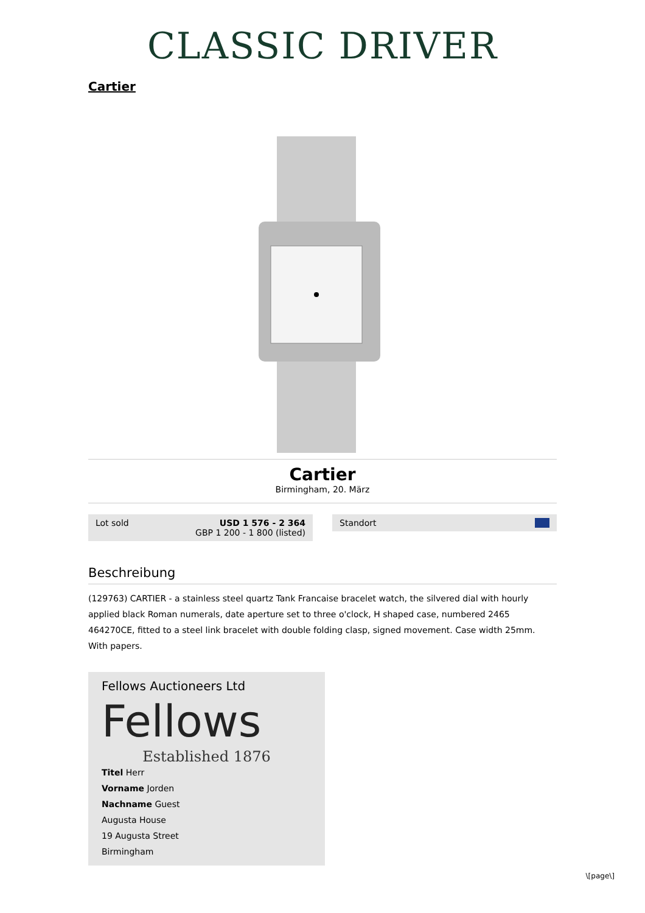CLASSIC DRIVER
Cartier
Cartier
Birmingham, 20. März
Lot sold USD 1 576 - 2 364
GBP 1 200 - 1 800 (listed)
Standort
Beschreibung
(129763) CARTIER - a stainless steel quartz Tank Francaise bracelet watch, the silvered dial with hourly applied black Roman numerals, date aperture set to three o'clock, H shaped case, numbered 2465 464270CE, fitted to a steel link bracelet with double folding clasp, signed movement. Case width 25mm. With papers.
Fellows Auctioneers Ltd
Fellows
Established 1876
Titel Herr
Vorname Jorden
Nachname Guest
Augusta House
19 Augusta Street
Birmingham
\[page\]